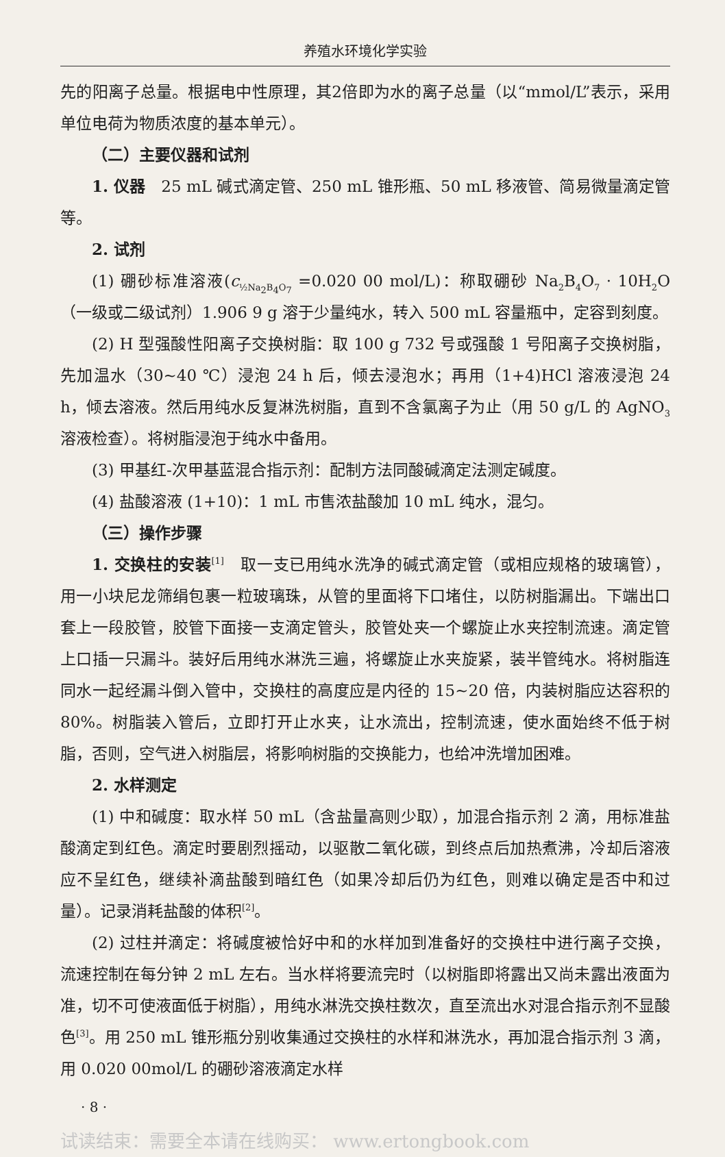养殖水环境化学实验
先的阳离子总量。根据电中性原理，其2倍即为水的离子总量（以“mmol/L”表示，采用单位电荷为物质浓度的基本单元）。
（二）主要仪器和试剂
1. 仪器　25 mL 碱式滴定管、250 mL 锥形瓶、50 mL 移液管、简易微量滴定管等。
2. 试剂
(1) 硼砂标准溶液(c<sub>½Na<sub>2</sub>B<sub>4</sub>O<sub>7</sub></sub> =0.020 00 mol/L)：称取硼砂 Na<sub>2</sub>B<sub>4</sub>O<sub>7</sub> · 10H<sub>2</sub>O（一级或二级试剂）1.906 9 g 溶于少量纯水，转入 500 mL 容量瓶中，定容到刻度。
(2) H 型强酸性阳离子交换树脂：取 100 g 732 号或强酸 1 号阳离子交换树脂，先加温水（30~40 ℃）浸泡 24 h 后，倾去浸泡水；再用（1+4)HCl 溶液浸泡 24 h，倾去溶液。然后用纯水反复淋洗树脂，直到不含氯离子为止（用 50 g/L 的 AgNO<sub>3</sub>溶液检查）。将树脂浸泡于纯水中备用。
(3) 甲基红-次甲基蓝混合指示剂：配制方法同酸碱滴定法测定碱度。
(4) 盐酸溶液 (1+10)：1 mL 市售浓盐酸加 10 mL 纯水，混匀。
（三）操作步骤
1. 交换柱的安装<sup>[1]</sup>　取一支已用纯水洗净的碱式滴定管（或相应规格的玻璃管），用一小块尼龙筛绢包裹一粒玻璃珠，从管的里面将下口堵住，以防树脂漏出。下端出口套上一段胶管，胶管下面接一支滴定管头，胶管处夹一个螺旋止水夹控制流速。滴定管上口插一只漏斗。装好后用纯水淋洗三遍，将螺旋止水夹旋紧，装半管纯水。将树脂连同水一起经漏斗倒入管中，交换柱的高度应是内径的 15~20 倍，内装树脂应达容积的 80%。树脂装入管后，立即打开止水夹，让水流出，控制流速，使水面始终不低于树脂，否则，空气进入树脂层，将影响树脂的交换能力，也给冲洗增加困难。
2. 水样测定
(1) 中和碱度：取水样 50 mL（含盐量高则少取），加混合指示剂 2 滴，用标准盐酸滴定到红色。滴定时要剧烈摇动，以驱散二氧化碳，到终点后加热煮沸，冷却后溶液应不呈红色，继续补滴盐酸到暗红色（如果冷却后仍为红色，则难以确定是否中和过量）。记录消耗盐酸的体积<sup>[2]</sup>。
(2) 过柱并滴定：将碱度被恰好中和的水样加到准备好的交换柱中进行离子交换，流速控制在每分钟 2 mL 左右。当水样将要流完时（以树脂即将露出又尚未露出液面为准，切不可使液面低于树脂），用纯水淋洗交换柱数次，直至流出水对混合指示剂不显酸色<sup>[3]</sup>。用 250 mL 锥形瓶分别收集通过交换柱的水样和淋洗水，再加混合指示剂 3 滴，用 0.020 00mol/L 的硼砂溶液滴定水样
· 8 ·
试读结束：需要全本请在线购买： www.ertongbook.com